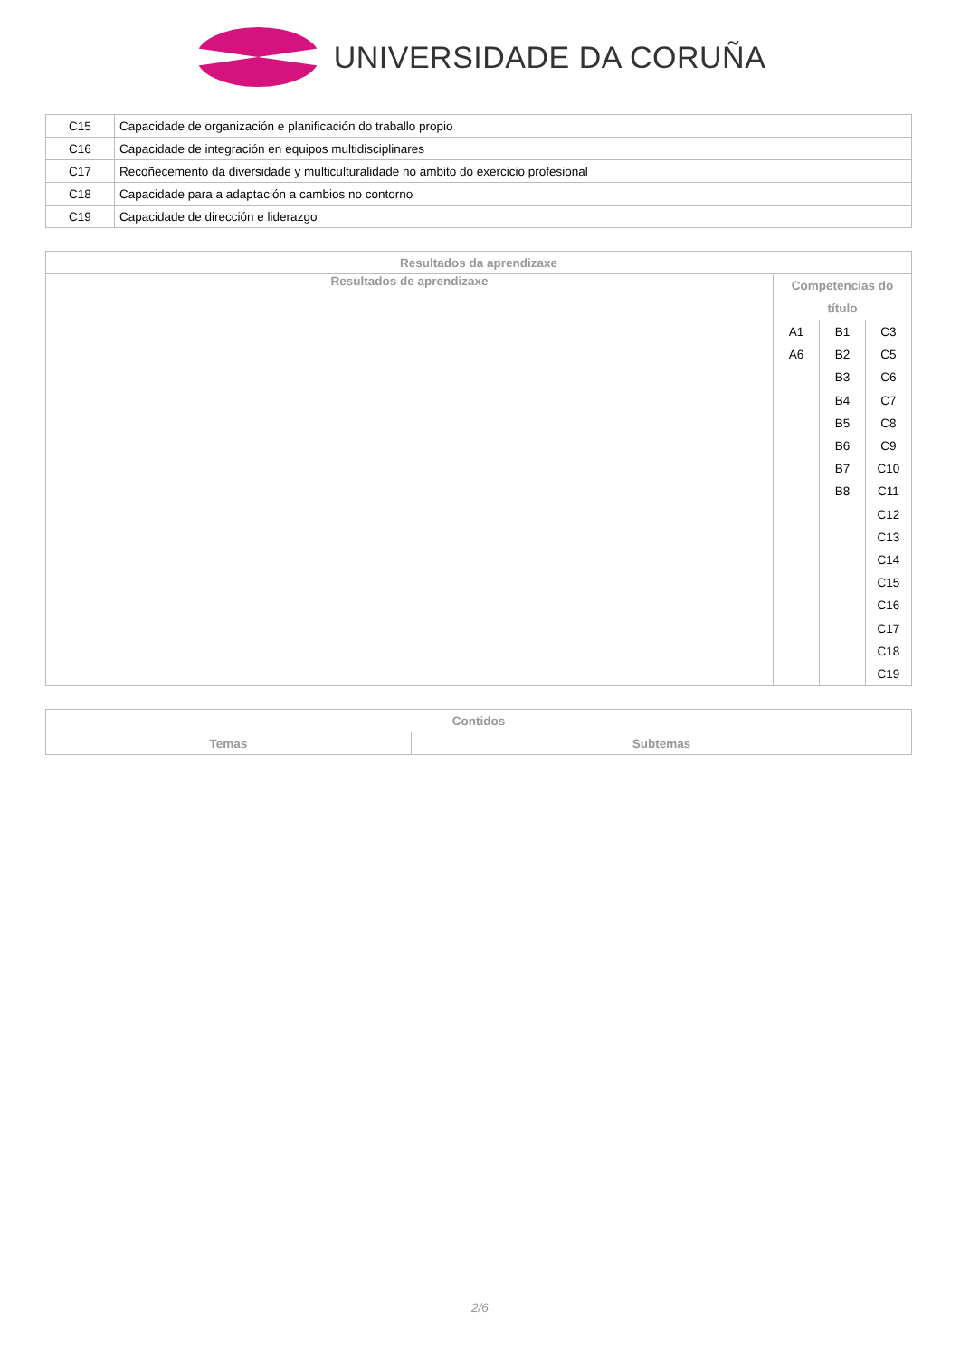UNIVERSIDADE DA CORUÑA
| C15 | Capacidade de organización e planificación do traballo propio |
| C16 | Capacidade de integración en equipos multidisciplinares |
| C17 | Recoñecemento da diversidade y multiculturalidade no ámbito do exercicio profesional |
| C18 | Capacidade para a adaptación a cambios no contorno |
| C19 | Capacidade de dirección e liderazgo |
| Resultados da aprendizaxe | | | |
| --- | --- | --- | --- |
| Resultados de aprendizaxe | Competencias do título | | |
| | A1 A6 | B1 B2 B3 B4 B5 B6 B7 B8 | C3 C5 C6 C7 C8 C9 C10 C11 C12 C13 C14 C15 C16 C17 C18 C19 |
| Contidos | |
| --- | --- |
| Temas | Subtemas |
2/6